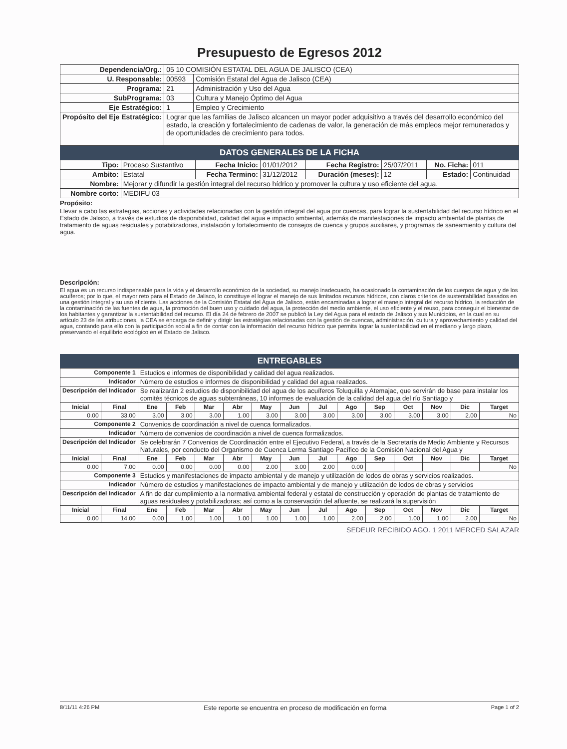Presupuesto de Egresos 2012
| Dependencia/Org.: | 05 10 COMISIÓN ESTATAL DEL AGUA DE JALISCO (CEA) | |
| U. Responsable: | 00593 | Comisión Estatal del Agua de Jalisco (CEA) |
| Programa: | 21 | Administración y Uso del Agua |
| SubPrograma: | 03 | Cultura y Manejo Óptimo del Agua |
| Eje Estratégico: | 1 | Empleo y Crecimiento |
| Propósito del Eje Estratégico: | Lograr que las familias de Jalisco alcancen un mayor poder adquisitivo a través del desarrollo económico del estado, la creación y fortalecimiento de cadenas de valor, la generación de más empleos mejor remunerados y de oportunidades de crecimiento para todos. | |
DATOS GENERALES DE LA FICHA
| Tipo: | Proceso Sustantivo | Fecha Inicio: | 01/01/2012 | Fecha Registro: | 25/07/2011 | No. Ficha: | 011 |
| Ambito: | Estatal | Fecha Termino: | 31/12/2012 | Duración (meses): | 12 | Estado: | Continuidad |
| Nombre: | Mejorar y difundir la gestión integral del recurso hídrico y promover la cultura y uso eficiente del agua. | | | | | | |
| Nombre corto: | MEDIFU 03 | | | | | | |
Propósito:
Llevar a cabo las estrategias, acciones y actividades relacionadas con la gestión integral del agua por cuencas, para lograr la sustentabilidad del recurso hídrico en el Estado de Jalisco, a través de estudios de disponibilidad, calidad del agua e impacto ambiental, además de manifestaciones de impacto ambiental de plantas de tratamiento de aguas residuales y potabilizadoras, instalación y fortalecimiento de consejos de cuenca y grupos auxiliares, y programas de saneamiento y cultura del agua.
Descripción:
El agua es un recurso indispensable para la vida y el desarrollo económico de la sociedad, su manejo inadecuado, ha ocasionado la contaminación de los cuerpos de agua y de los acuíferos; por lo que, el mayor reto para el Estado de Jalisco, lo constituye el lograr el manejo de sus limitados recursos hídricos, con claros criterios de sustentabilidad basados en una gestión integral y su uso eficiente. Las acciones de la Comisión Estatal del Agua de Jalisco, están encaminadas a lograr el manejo integral del recurso hídrico, la reducción de la contaminación de las fuentes de agua, la promoción del buen uso y cuidado del agua, la protección del medio ambiente, el uso eficiente y el reuso, para conseguir el bienestar de los habitantes y garantizar la sustentabilidad del recurso. El día 24 de febrero de 2007 se publicó la Ley del Agua para el estado de Jalisco y sus Municipios, en la cual en su artículo 23 de las atribuciones, la CEA se encarga de definir y dirigir las estratégias relacionadas con la gestión de cuencas, administración, cultura y aprovechamiento y calidad del agua, contando para ello con la participación social a fin de contar con la información del recurso hídrico que permita lograr la sustentabilidad en el mediano y largo plazo, preservando el equilibrio ecológico en el Estado de Jalisco.
ENTREGABLES
| Componente 1 | | Estudios e informes de disponibilidad y calidad del agua realizados. | | | | | | | | | | | | |
| Indicador | | Número de estudios e informes de disponibilidad y calidad del agua realizados. | | | | | | | | | | | | |
| Descripción del Indicador | | Se realizarán 2 estudios de disponibilidad del agua de los acuíferos Toluquilla y Atemajac, que servirán de base para instalar los comités técnicos de aguas subterráneas, 10 informes de evaluación de la calidad del agua del río Santiago y | | | | | | | | | | | | |
| Inicial | Final | Ene | Feb | Mar | Abr | May | Jun | Jul | Ago | Sep | Oct | Nov | Dic | Target |
| 0.00 | 33.00 | 3.00 | 3.00 | 3.00 | 1.00 | 3.00 | 3.00 | 3.00 | 3.00 | 3.00 | 3.00 | 3.00 | 2.00 | No |
| Componente 2 | | Convenios de coordinación a nivel de cuenca formalizados. | | | | | | | | | | | | |
| Indicador | | Número de convenios de coordinación a nivel de cuenca formalizados. | | | | | | | | | | | | |
| Descripción del Indicador | | Se celebrarán 7 Convenios de Coordinación entre el Ejecutivo Federal, a través de la Secretaría de Medio Ambiente y Recursos Naturales, por conducto del Organismo de Cuenca Lerma Santiago Pacífico de la Comisión Nacional del Agua y | | | | | | | | | | | | |
| Inicial | Final | Ene | Feb | Mar | Abr | May | Jun | Jul | Ago | Sep | Oct | Nov | Dic | Target |
| 0.00 | 7.00 | 0.00 | 0.00 | 0.00 | 0.00 | 2.00 | 3.00 | 2.00 | 0.00 | | | | | No |
| Componente 3 | | Estudios y manifestaciones de impacto ambiental y de manejo y utilización de lodos de obras y servicios realizados. | | | | | | | | | | | | |
| Indicador | | Número de estudios y manifestaciones de impacto ambiental y de manejo y utilización de lodos de obras y servicios | | | | | | | | | | | | |
| Descripción del Indicador | | A fin de dar cumplimiento a la normativa ambiental federal y estatal de construcción y operación de plantas de tratamiento de aguas residuales y potabilizadoras; así como a la conservación del afluente, se realizará la supervisión | | | | | | | | | | | | |
| Inicial | Final | Ene | Feb | Mar | Abr | May | Jun | Jul | Ago | Sep | Oct | Nov | Dic | Target |
| 0.00 | 14.00 | 0.00 | 1.00 | 1.00 | 1.00 | 1.00 | 1.00 | 1.00 | 2.00 | 2.00 | 1.00 | 1.00 | 2.00 | No |
SEDEUR RECIBIDO AGO. 1 2011 MERCED SALAZAR
8/11/11 4:26 PM Este reporte se encuentra en proceso de modificación en forma Page 1 of 2